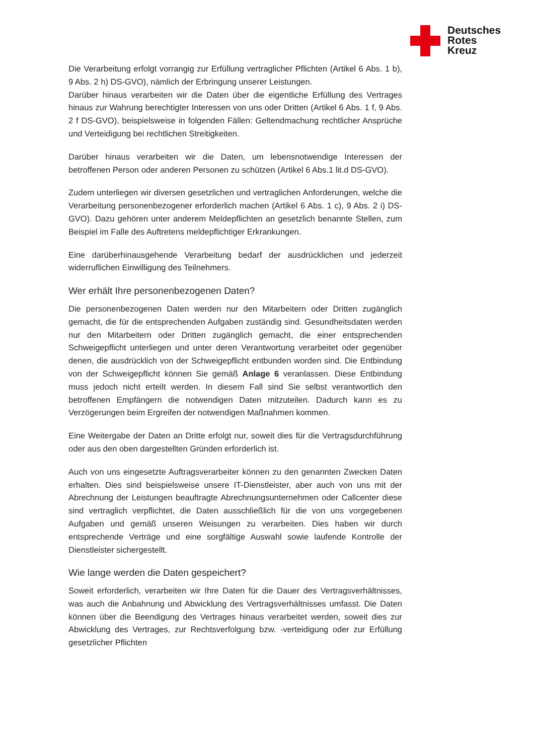Deutsches
Rotes
Kreuz
Die Verarbeitung erfolgt vorrangig zur Erfüllung vertraglicher Pflichten (Artikel 6 Abs. 1 b), 9 Abs. 2 h) DS-GVO), nämlich der Erbringung unserer Leistungen.
Darüber hinaus verarbeiten wir die Daten über die eigentliche Erfüllung des Vertrages hinaus zur Wahrung berechtigter Interessen von uns oder Dritten (Artikel 6 Abs. 1 f, 9 Abs. 2 f DS-GVO), beispielsweise in folgenden Fällen: Geltendmachung rechtlicher Ansprüche und Verteidigung bei rechtlichen Streitigkeiten.
Darüber hinaus verarbeiten wir die Daten, um lebensnotwendige Interessen der betroffenen Person oder anderen Personen zu schützen (Artikel 6 Abs.1 lit.d DS-GVO).
Zudem unterliegen wir diversen gesetzlichen und vertraglichen Anforderungen, welche die Verarbeitung personenbezogener erforderlich machen (Artikel 6 Abs. 1 c), 9 Abs. 2 i) DS-GVO). Dazu gehören unter anderem Meldepflichten an gesetzlich benannte Stellen, zum Beispiel im Falle des Auftretens meldepflichtiger Erkrankungen.
Eine darüberhinausgehende Verarbeitung bedarf der ausdrücklichen und jederzeit widerruflichen Einwilligung des Teilnehmers.
Wer erhält Ihre personenbezogenen Daten?
Die personenbezogenen Daten werden nur den Mitarbeitern oder Dritten zugänglich gemacht, die für die entsprechenden Aufgaben zuständig sind. Gesundheitsdaten werden nur den Mitarbeitern oder Dritten zugänglich gemacht, die einer entsprechenden Schweigepflicht unterliegen und unter deren Verantwortung verarbeitet oder gegenüber denen, die ausdrücklich von der Schweigepflicht entbunden worden sind. Die Entbindung von der Schweigepflicht können Sie gemäß Anlage 6 veranlassen. Diese Entbindung muss jedoch nicht erteilt werden. In diesem Fall sind Sie selbst verantwortlich den betroffenen Empfängern die notwendigen Daten mitzuteilen. Dadurch kann es zu Verzögerungen beim Ergreifen der notwendigen Maßnahmen kommen.
Eine Weitergabe der Daten an Dritte erfolgt nur, soweit dies für die Vertragsdurchführung oder aus den oben dargestellten Gründen erforderlich ist.
Auch von uns eingesetzte Auftragsverarbeiter können zu den genannten Zwecken Daten erhalten. Dies sind beispielsweise unsere IT-Dienstleister, aber auch von uns mit der Abrechnung der Leistungen beauftragte Abrechnungsunternehmen oder Callcenter diese sind vertraglich verpflichtet, die Daten ausschließlich für die von uns vorgegebenen Aufgaben und gemäß unseren Weisungen zu verarbeiten. Dies haben wir durch entsprechende Verträge und eine sorgfältige Auswahl sowie laufende Kontrolle der Dienstleister sichergestellt.
Wie lange werden die Daten gespeichert?
Soweit erforderlich, verarbeiten wir Ihre Daten für die Dauer des Vertragsverhältnisses, was auch die Anbahnung und Abwicklung des Vertragsverhältnisses umfasst. Die Daten können über die Beendigung des Vertrages hinaus verarbeitet werden, soweit dies zur Abwicklung des Vertrages, zur Rechtsverfolgung bzw. -verteidigung oder zur Erfüllung gesetzlicher Pflichten